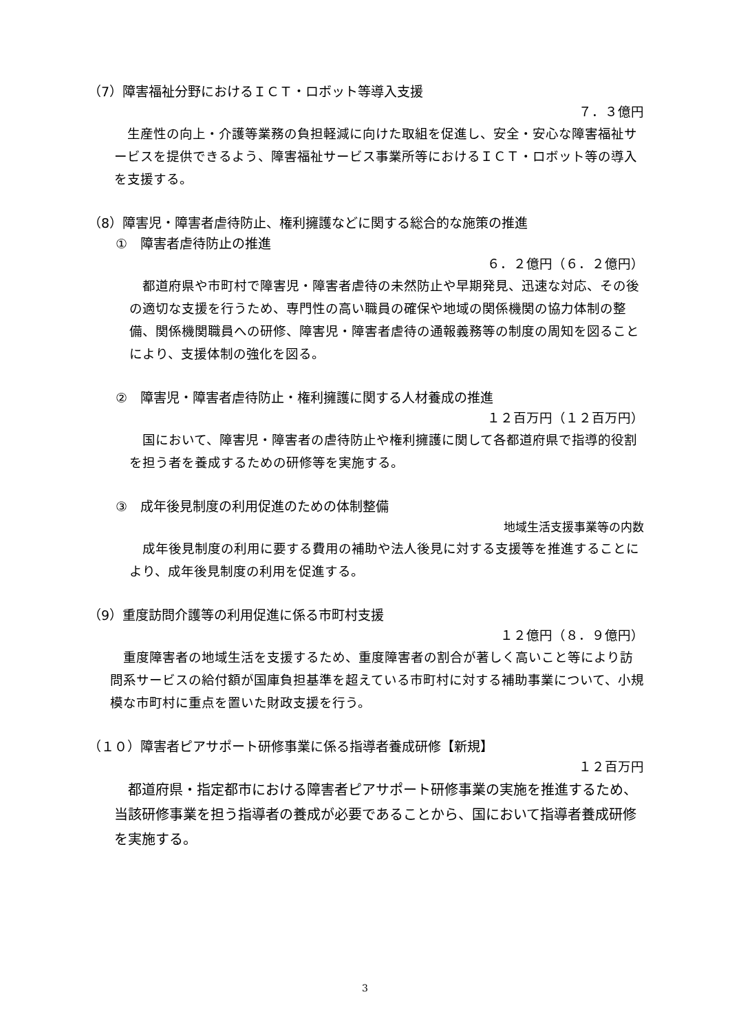（7）障害福祉分野におけるＩＣＴ・ロボット等導入支援
７．３億円
生産性の向上・介護等業務の負担軽減に向けた取組を促進し、安全・安心な障害福祉サービスを提供できるよう、障害福祉サービス事業所等におけるＩＣＴ・ロボット等の導入を支援する。
（8）障害児・障害者虐待防止、権利擁護などに関する総合的な施策の推進
①　障害者虐待防止の推進
６．２億円（６．２億円）
都道府県や市町村で障害児・障害者虐待の未然防止や早期発見、迅速な対応、その後の適切な支援を行うため、専門性の高い職員の確保や地域の関係機関の協力体制の整備、関係機関職員への研修、障害児・障害者虐待の通報義務等の制度の周知を図ることにより、支援体制の強化を図る。
②　障害児・障害者虐待防止・権利擁護に関する人材養成の推進
１２百万円（１２百万円）
国において、障害児・障害者の虐待防止や権利擁護に関して各都道府県で指導的役割を担う者を養成するための研修等を実施する。
③　成年後見制度の利用促進のための体制整備
地域生活支援事業等の内数
成年後見制度の利用に要する費用の補助や法人後見に対する支援等を推進することにより、成年後見制度の利用を促進する。
（9）重度訪問介護等の利用促進に係る市町村支援
１２億円（８．９億円）
重度障害者の地域生活を支援するため、重度障害者の割合が著しく高いこと等により訪問系サービスの給付額が国庫負担基準を超えている市町村に対する補助事業について、小規模な市町村に重点を置いた財政支援を行う。
（１０）障害者ピアサポート研修事業に係る指導者養成研修【新規】
１２百万円
都道府県・指定都市における障害者ピアサポート研修事業の実施を推進するため、当該研修事業を担う指導者の養成が必要であることから、国において指導者養成研修を実施する。
3